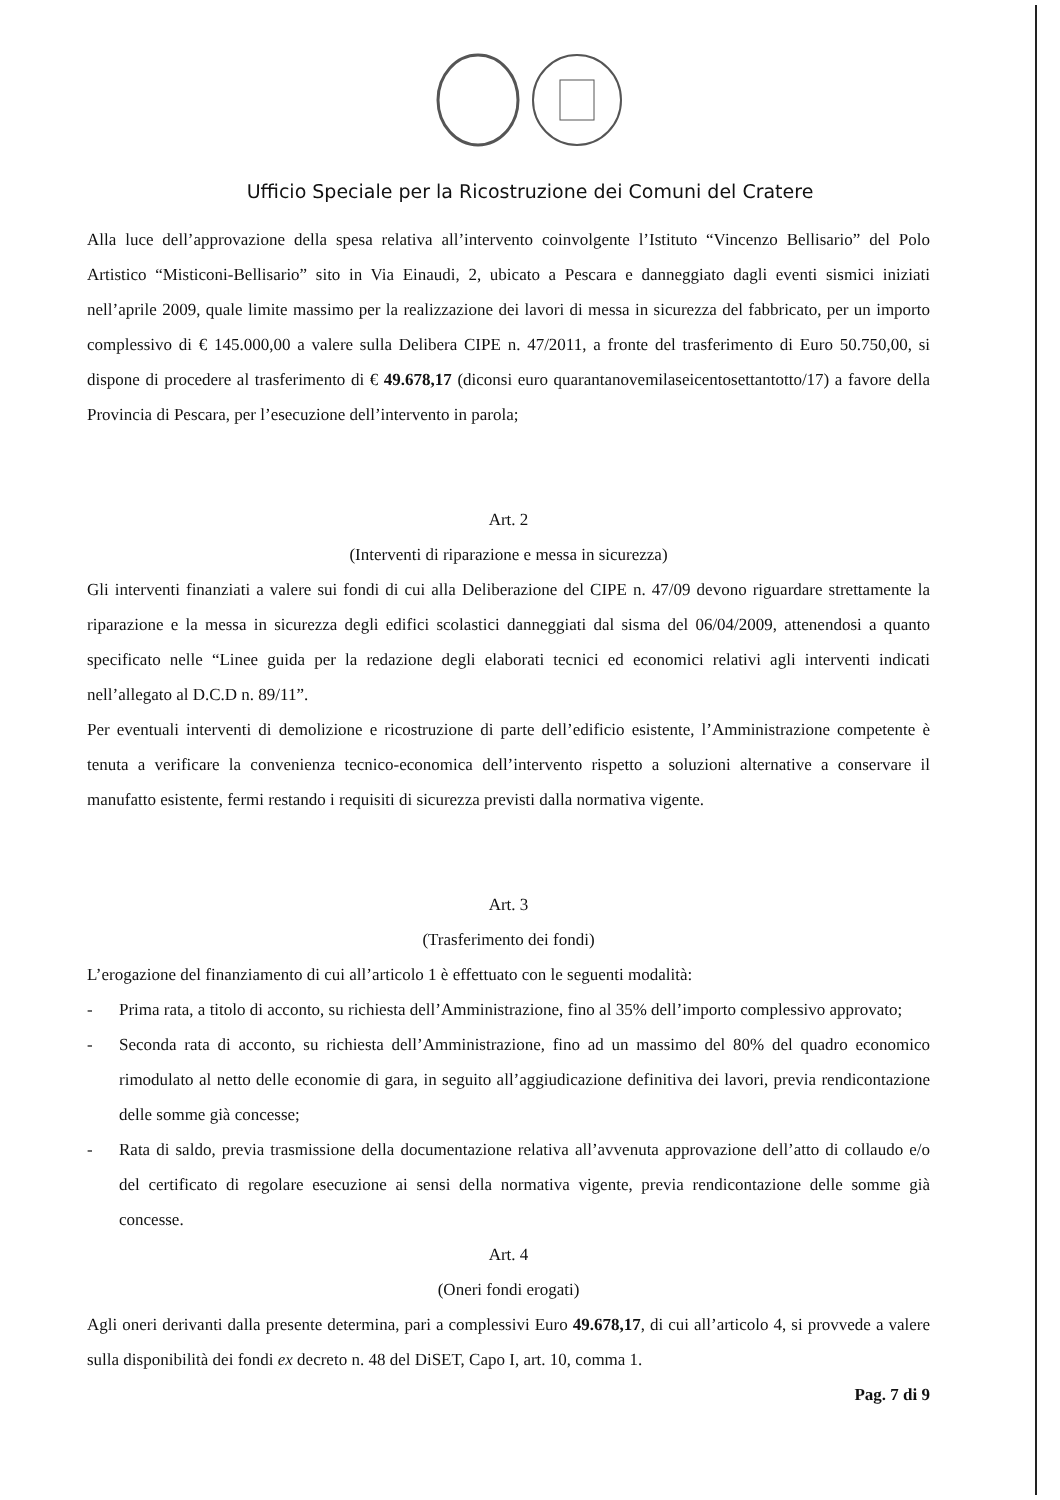Ufficio Speciale per la Ricostruzione dei Comuni del Cratere
Alla luce dell’approvazione della spesa relativa all’intervento coinvolgente l’Istituto “Vincenzo Bellisario” del Polo Artistico “Misticoni-Bellisario” sito in Via Einaudi, 2, ubicato a Pescara e danneggiato dagli eventi sismici iniziati nell’aprile 2009, quale limite massimo per la realizzazione dei lavori di messa in sicurezza del fabbricato, per un importo complessivo di € 145.000,00 a valere sulla Delibera CIPE n. 47/2011, a fronte del trasferimento di Euro 50.750,00, si dispone di procedere al trasferimento di € 49.678,17 (diconsi euro quarantanovemilaseicentosettantotto/17) a favore della Provincia di Pescara, per l’esecuzione dell’intervento in parola;
Art. 2
(Interventi di riparazione e messa in sicurezza)
Gli interventi finanziati a valere sui fondi di cui alla Deliberazione del CIPE n. 47/09 devono riguardare strettamente la riparazione e la messa in sicurezza degli edifici scolastici danneggiati dal sisma del 06/04/2009, attenendosi a quanto specificato nelle “Linee guida per la redazione degli elaborati tecnici ed economici relativi agli interventi indicati nell’allegato al D.C.D n. 89/11”.
Per eventuali interventi di demolizione e ricostruzione di parte dell’edificio esistente, l’Amministrazione competente è tenuta a verificare la convenienza tecnico-economica dell’intervento rispetto a soluzioni alternative a conservare il manufatto esistente, fermi restando i requisiti di sicurezza previsti dalla normativa vigente.
Art. 3
(Trasferimento dei fondi)
L’erogazione del finanziamento di cui all’articolo 1 è effettuato con le seguenti modalità:
- Prima rata, a titolo di acconto, su richiesta dell’Amministrazione, fino al 35% dell’importo complessivo approvato;
- Seconda rata di acconto, su richiesta dell’Amministrazione, fino ad un massimo del 80% del quadro economico rimodulato al netto delle economie di gara, in seguito all’aggiudicazione definitiva dei lavori, previa rendicontazione delle somme già concesse;
- Rata di saldo, previa trasmissione della documentazione relativa all’avvenuta approvazione dell’atto di collaudo e/o del certificato di regolare esecuzione ai sensi della normativa vigente, previa rendicontazione delle somme già concesse.
Art. 4
(Oneri fondi erogati)
Agli oneri derivanti dalla presente determina, pari a complessivi Euro 49.678,17, di cui all’articolo 4, si provvede a valere sulla disponibilità dei fondi ex decreto n. 48 del DiSET, Capo I, art. 10, comma 1.
Pag. 7 di 9